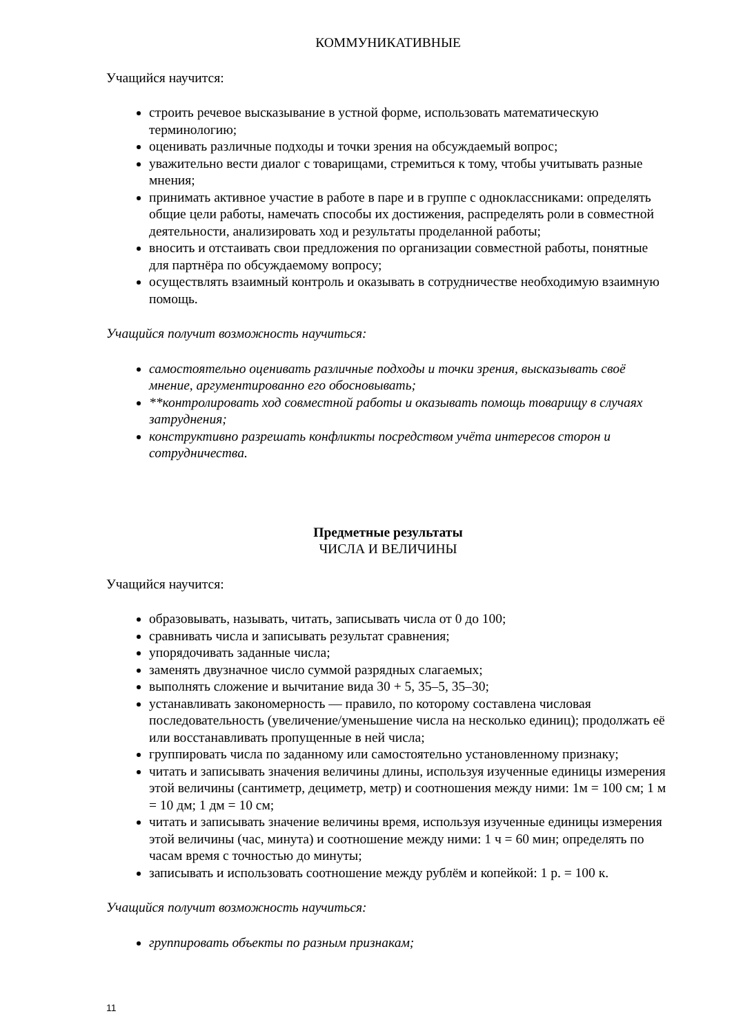КОММУНИКАТИВНЫЕ
Учащийся научится:
строить речевое высказывание в устной форме, использовать математическую терминологию;
оценивать различные подходы и точки зрения на обсуждаемый вопрос;
уважительно вести диалог с товарищами, стремиться к тому, чтобы учитывать разные мнения;
принимать активное участие в работе в паре и в группе с одноклассниками: определять общие цели работы, намечать способы их достижения, распределять роли в совместной деятельности, анализировать ход и результаты проделанной работы;
вносить и отстаивать свои предложения по организации совместной работы, понятные для партнёра по обсуждаемому вопросу;
осуществлять взаимный контроль и оказывать в сотрудничестве необходимую взаимную помощь.
Учащийся получит возможность научиться:
самостоятельно оценивать различные подходы и точки зрения, высказывать своё мнение, аргументированно его обосновывать;
**контролировать ход совместной работы и оказывать помощь товарищу в случаях затруднения;
конструктивно разрешать конфликты посредством учёта интересов сторон и сотрудничества.
Предметные результаты
ЧИСЛА И ВЕЛИЧИНЫ
Учащийся научится:
образовывать, называть, читать, записывать числа от 0 до 100;
сравнивать числа и записывать результат сравнения;
упорядочивать заданные числа;
заменять двузначное число суммой разрядных слагаемых;
выполнять сложение и вычитание вида 30 + 5, 35–5, 35–30;
устанавливать закономерность — правило, по которому составлена числовая последовательность (увеличение/уменьшение числа на несколько единиц); продолжать её или восстанавливать пропущенные в ней числа;
группировать числа по заданному или самостоятельно установленному признаку;
читать и записывать значения величины длины, используя изученные единицы измерения этой величины (сантиметр, дециметр, метр) и соотношения между ними: 1м = 100 см; 1 м = 10 дм; 1 дм = 10 см;
читать и записывать значение величины время, используя изученные единицы измерения этой величины (час, минута) и соотношение между ними: 1 ч = 60 мин; определять по часам время с точностью до минуты;
записывать и использовать соотношение между рублём и копейкой: 1 р. = 100 к.
Учащийся получит возможность научиться:
группировать объекты по разным признакам;
11